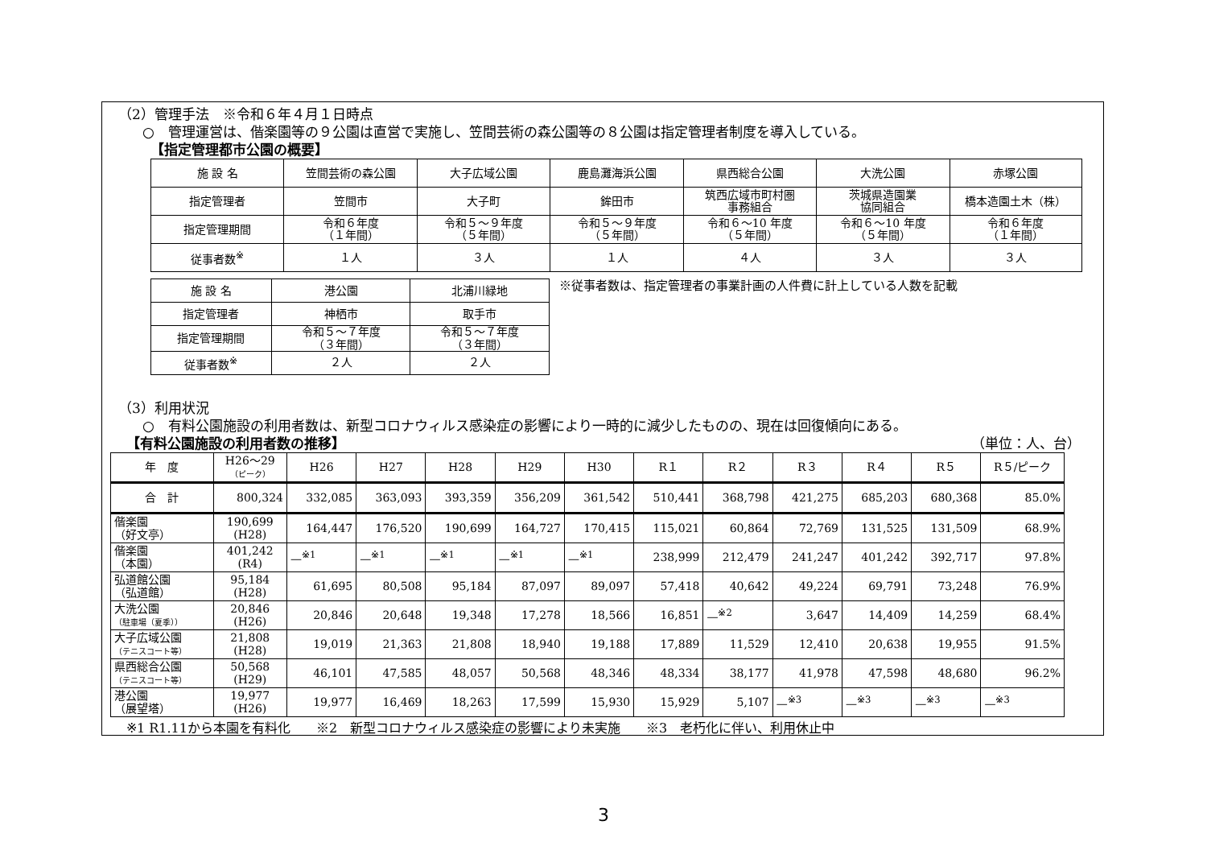（2）管理手法　※令和６年４月１日時点
○　管理運営は、偕楽園等の９公園は直営で実施し、笠間芸術の森公園等の８公園は指定管理者制度を導入している。
【指定管理都市公園の概要】
| 施 設 名 | 笠間芸術の森公園 | 大子広域公園 | 鹿島灘海浜公園 | 県西総合公園 | 大洗公園 | 赤塚公園 |
| 指定管理者 | 笠間市 | 大子町 | 鉾田市 | 筑西広域市町村圏 事務組合 | 茨城県造園業 協同組合 | 橋本造園土木（株） |
| 指定管理期間 | 令和６年度 （１年間） | 令和５～９年度 （５年間） | 令和５～９年度 （５年間） | 令和６～10 年度 （５年間） | 令和６～10 年度 （５年間） | 令和６年度 （１年間） |
| 従事者数<sup>※</sup> | １人 | ３人 | １人 | ４人 | ３人 | ３人 |
| 施 設 名 | 港公園 | 北浦川緑地 |
| 指定管理者 | 神栖市 | 取手市 |
| 指定管理期間 | 令和５～７年度 （３年間） | 令和５～７年度 （３年間） |
| 従事者数<sup>※</sup> | ２人 | ２人 |
※従事者数は、指定管理者の事業計画の人件費に計上している人数を記載
（3）利用状況
○　有料公園施設の利用者数は、新型コロナウィルス感染症の影響により一時的に減少したものの、現在は回復傾向にある。
【有料公園施設の利用者数の推移】 （単位：人、台）
| 年 度 | H26～29 （ピーク） | H26 | H27 | H28 | H29 | H30 | R１ | R２ | R３ | R４ | R５ | R５/ピーク |
| 合 計 | 800,324 | 332,085 | 363,093 | 393,359 | 356,209 | 361,542 | 510,441 | 368,798 | 421,275 | 685,203 | 680,368 | 85.0% |
| 偕楽園 （好文亭） | 190,699 (H28) | 164,447 | 176,520 | 190,699 | 164,727 | 170,415 | 115,021 | 60,864 | 72,769 | 131,525 | 131,509 | 68.9% |
| 偕楽園 （本園） | 401,242 (R4) | —<sup>※1</sup> | —<sup>※1</sup> | —<sup>※1</sup> | —<sup>※1</sup> | —<sup>※1</sup> | 238,999 | 212,479 | 241,247 | 401,242 | 392,717 | 97.8% |
| 弘道館公園 （弘道館） | 95,184 (H28) | 61,695 | 80,508 | 95,184 | 87,097 | 89,097 | 57,418 | 40,642 | 49,224 | 69,791 | 73,248 | 76.9% |
| 大洗公園 （駐車場（夏季）） | 20,846 (H26) | 20,846 | 20,648 | 19,348 | 17,278 | 18,566 | 16,851 | —<sup>※2</sup> | 3,647 | 14,409 | 14,259 | 68.4% |
| 大子広域公園 （テニスコート等） | 21,808 (H28) | 19,019 | 21,363 | 21,808 | 18,940 | 19,188 | 17,889 | 11,529 | 12,410 | 20,638 | 19,955 | 91.5% |
| 県西総合公園 （テニスコート等） | 50,568 (H29) | 46,101 | 47,585 | 48,057 | 50,568 | 48,346 | 48,334 | 38,177 | 41,978 | 47,598 | 48,680 | 96.2% |
| 港公園 （展望塔） | 19,977 (H26) | 19,977 | 16,469 | 18,263 | 17,599 | 15,930 | 15,929 | 5,107 | —<sup>※3</sup> | —<sup>※3</sup> | —<sup>※3</sup> | —<sup>※3</sup> |
※1 R1.11から本園を有料化　　※2　新型コロナウィルス感染症の影響により未実施　　※3　老朽化に伴い、利用休止中
3